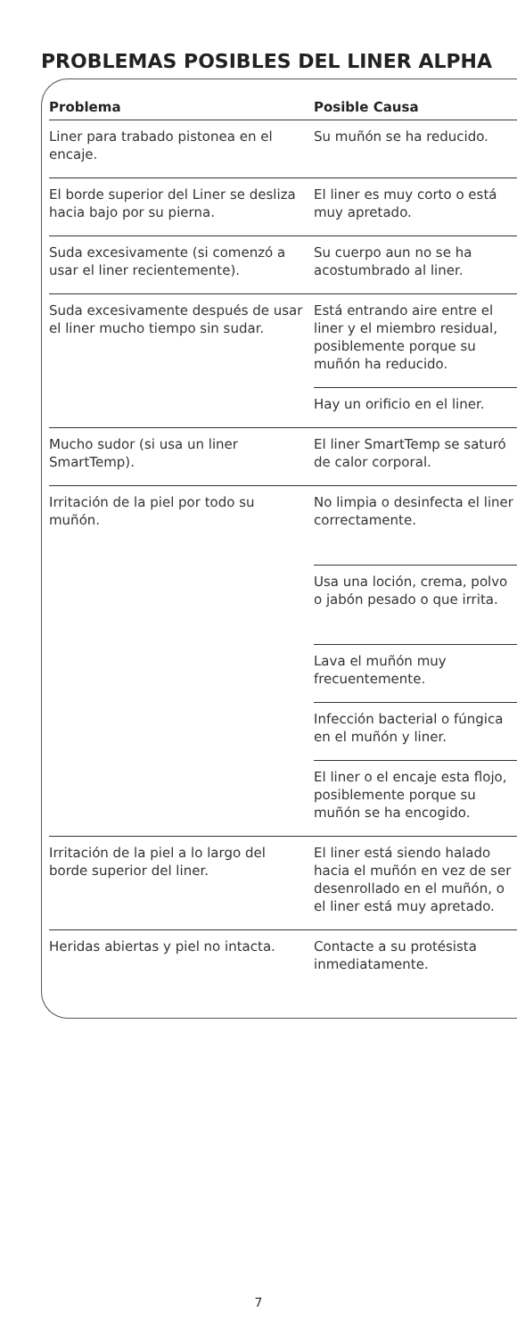PROBLEMAS POSIBLES DEL LINER ALPHA
| Problema | Posible Causa |
| --- | --- |
| Liner para trabado pistonea en el encaje. | Su muñón se ha reducido. |
| El borde superior del Liner se desliza hacia bajo por su pierna. | El liner es muy corto o está muy apretado. |
| Suda excesivamente (si comenzó a usar el liner recientemente). | Su cuerpo aun no se ha acostumbrado al liner. |
| Suda excesivamente después de usar el liner mucho tiempo sin sudar. | Está entrando aire entre el liner y el miembro residual, posiblemente porque su muñón ha reducido. |
| | Hay un orificio en el liner. |
| Mucho sudor (si usa un liner SmartTemp). | El liner SmartTemp se saturó de calor corporal. |
| Irritación de la piel por todo su muñón. | No limpia o desinfecta el liner correctamente. |
| | Usa una loción, crema, polvo o jabón pesado o que irrita. |
| | Lava el muñón muy frecuentemente. |
| | Infección bacterial o fúngica en el muñón y liner. |
| | El liner o el encaje esta flojo, posiblemente porque su muñón se ha encogido. |
| Irritación de la piel a lo largo del borde superior del liner. | El liner está siendo halado hacia el muñón en vez de ser desenrollado en el muñón, o el liner está muy apretado. |
| Heridas abiertas y piel no intacta. | Contacte a su protésista inmediatamente. |
7